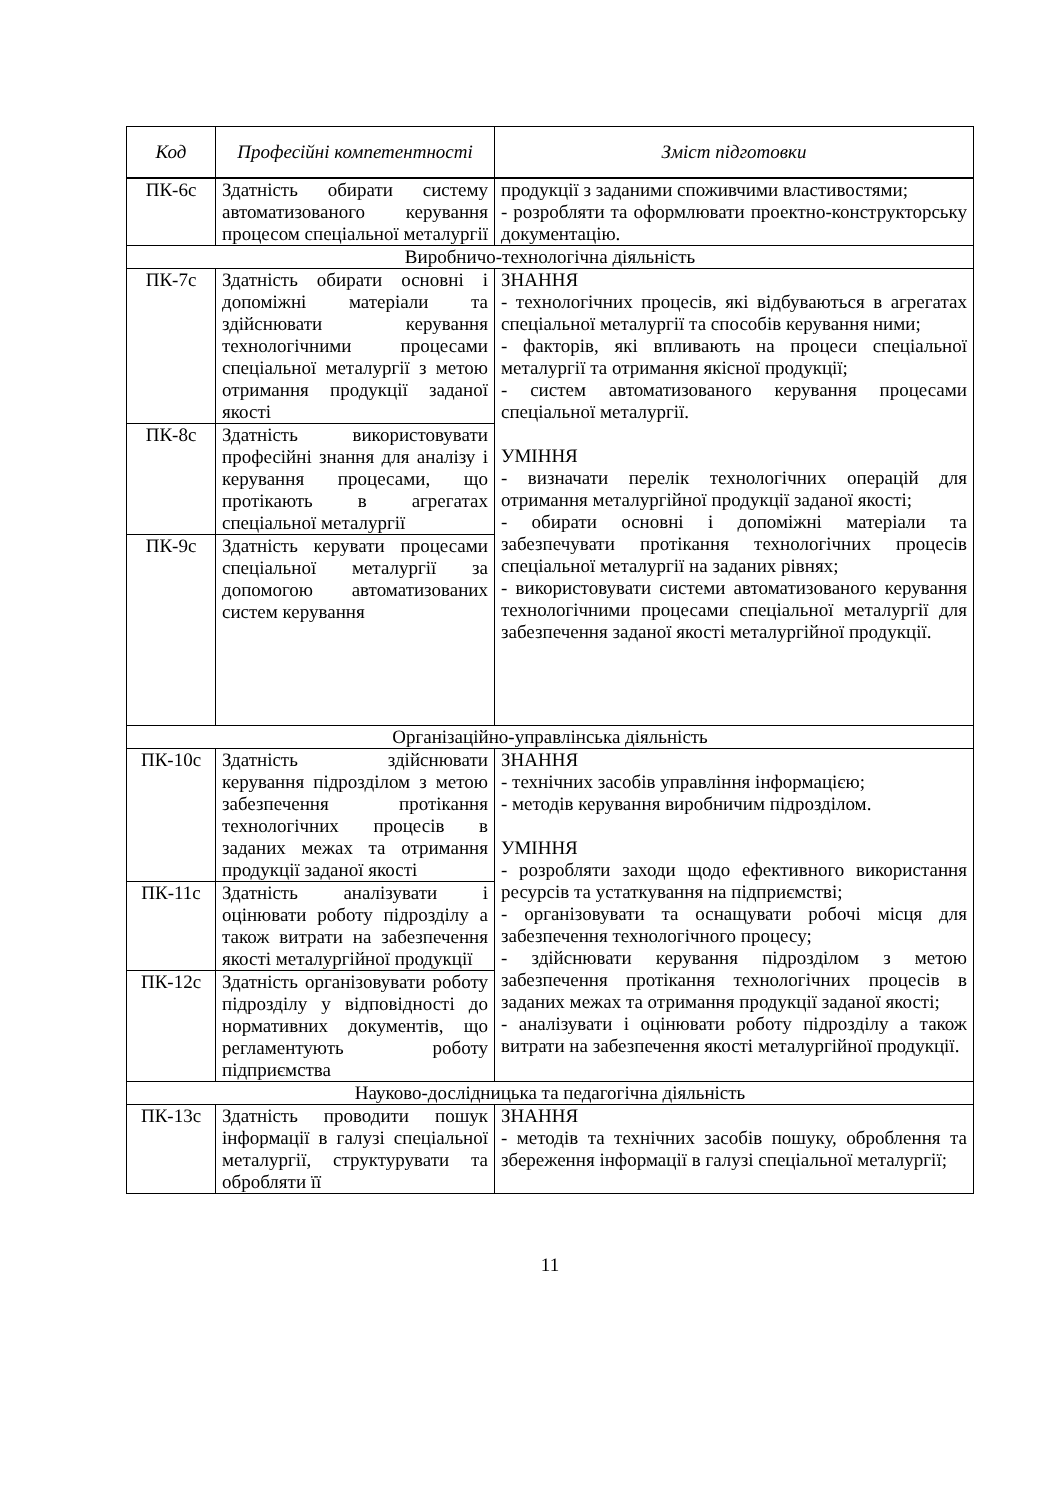| Код | Професійні компетентності | Зміст підготовки |
| --- | --- | --- |
| ПК-6с | Здатність обирати систему автоматизованого керування процесом спеціальної металургії | продукції з заданими споживчими властивостями; - розробляти та оформлювати проектно-конструкторську документацію. |
| Виробничо-технологічна діяльність | | |
| ПК-7с | Здатність обирати основні і допоміжні матеріали та здійснювати керування технологічними процесами спеціальної металургії з метою отримання продукції заданої якості | ЗНАННЯ - технологічних процесів, які відбуваються в агрегатах спеціальної металургії та способів керування ними; - факторів, які впливають на процеси спеціальної металургії та отримання якісної продукції; - систем автоматизованого керування процесами спеціальної металургії. УМІННЯ - визначати перелік технологічних операцій для отримання металургійної продукції заданої якості; - обирати основні і допоміжні матеріали та забезпечувати протікання технологічних процесів спеціальної металургії на заданих рівнях; - використовувати системи автоматизованого керування технологічними процесами спеціальної металургії для забезпечення заданої якості металургійної продукції. |
| ПК-8с | Здатність використовувати професійні знання для аналізу і керування процесами, що протікають в агрегатах спеціальної металургії | |
| ПК-9с | Здатність керувати процесами спеціальної металургії за допомогою автоматизованих систем керування | |
| Організаційно-управлінська діяльність | | |
| ПК-10с | Здатність здійснювати керування підрозділом з метою забезпечення протікання технологічних процесів в заданих межах та отримання продукції заданої якості | ЗНАННЯ - технічних засобів управління інформацією; - методів керування виробничим підрозділом. УМІННЯ - розробляти заходи щодо ефективного використання ресурсів та устаткування на підприємстві; - організовувати та оснащувати робочі місця для забезпечення технологічного процесу; - здійснювати керування підрозділом з метою забезпечення протікання технологічних процесів в заданих межах та отримання продукції заданої якості; - аналізувати і оцінювати роботу підрозділу а також витрати на забезпечення якості металургійної продукції. |
| ПК-11с | Здатність аналізувати і оцінювати роботу підрозділу а також витрати на забезпечення якості металургійної продукції | |
| ПК-12с | Здатність організовувати роботу підрозділу у відповідності до нормативних документів, що регламентують роботу підприємства | |
| Науково-дослідницька та педагогічна діяльність | | |
| ПК-13с | Здатність проводити пошук інформації в галузі спеціальної металургії, структурувати та обробляти її | ЗНАННЯ - методів та технічних засобів пошуку, оброблення та збереження інформації в галузі спеціальної металургії; |
11